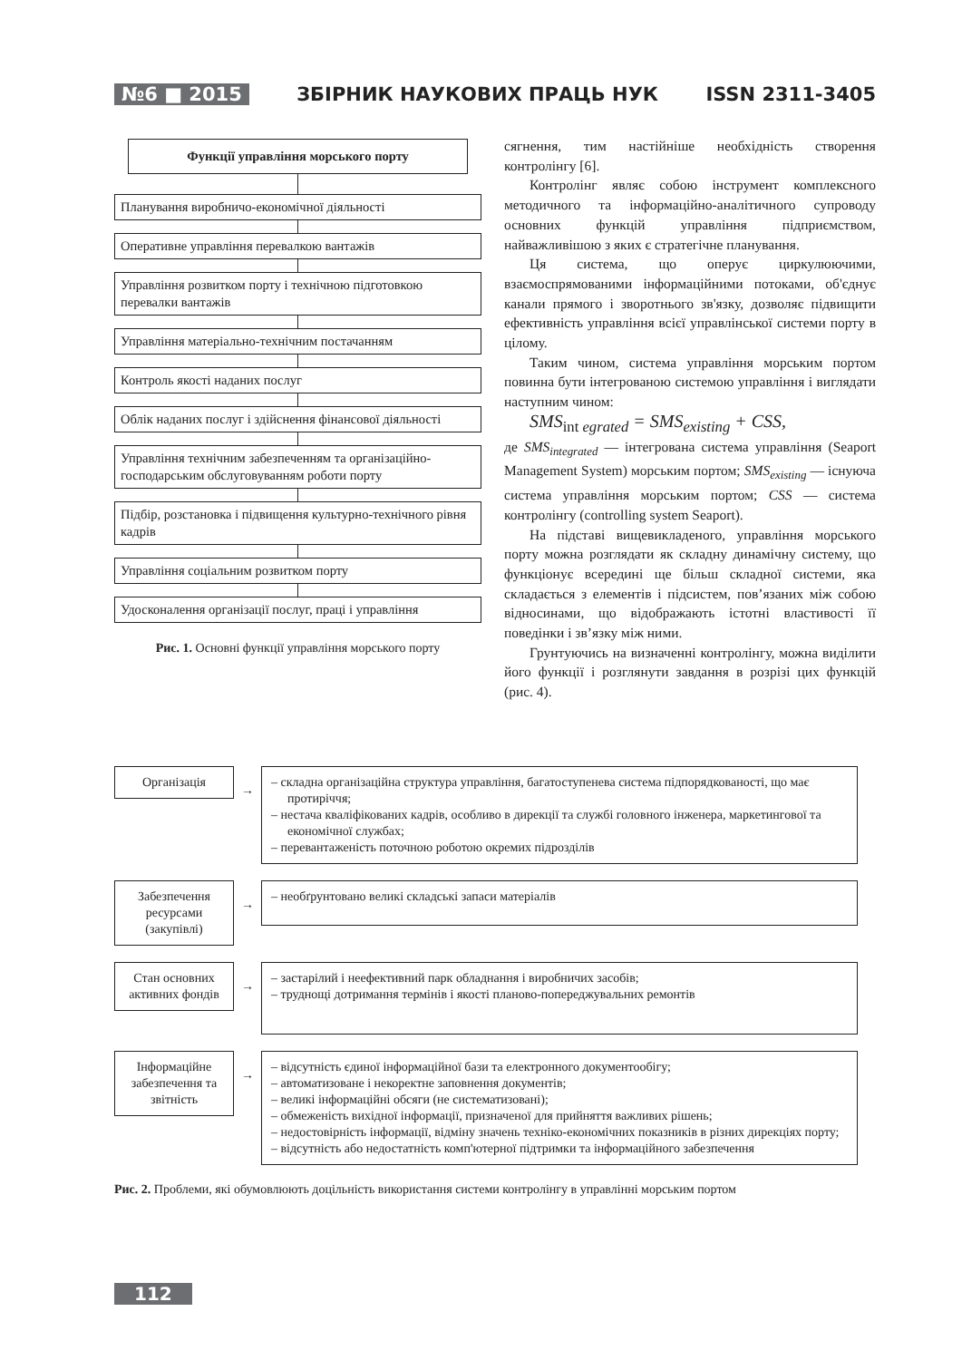№6 ■ 2015 ЗБІРНИК НАУКОВИХ ПРАЦЬ НУК ISSN 2311-3405
Функції управління морського порту
Планування виробничо-економічної діяльності
Оперативне управління перевалкою вантажів
Управління розвитком порту і технічною підготовкою перевалки вантажів
Управління матеріально-технічним постачанням
Контроль якості наданих послуг
Облік наданих послуг і здійснення фінансової діяльності
Управління технічним забезпеченням та організаційно-господарським обслуговуванням роботи порту
Підбір, розстановка і підвищення культурно-технічного рівня кадрів
Управління соціальним розвитком порту
Удосконалення організації послуг, праці і управління
Рис. 1. Основні функції управління морського порту
сягнення, тим настійніше необхідність створення контролінгу [6].
Контролінг являє собою інструмент комплексного методичного та інформаційно-аналітичного супроводу основних функцій управління підприємством, найважливішою з яких є стратегічне планування.
Ця система, що оперує циркулюючими, взаємоспрямованими інформаційними потоками, об'єднує канали прямого і зворотнього зв'язку, дозволяє підвищити ефективність управління всієї управлінської системи порту в цілому.
Таким чином, система управління морським портом повинна бути інтегрованою системою управління і виглядати наступним чином:
SMS<sub>int egrated</sub> = SMS<sub>existing</sub> + CSS,
де SMS<sub>integrated</sub> — інтегрована система управління (Seaport Management System) морським портом; SMS<sub>existing</sub> — існуюча система управління морським портом; CSS — система контролінгу (controlling system Seaport).
На підставі вищевикладеного, управління морського порту можна розглядати як складну динамічну систему, що функціонує всередині ще більш складної системи, яка складається з елементів і підсистем, пов’язаних між собою відносинами, що відображають істотні властивості її поведінки і зв’язку між ними.
Грунтуючись на визначенні контролінгу, можна виділити його функції і розглянути завдання в розрізі цих функцій (рис. 4).
Організація
→
– складна організаційна структура управління, багатоступенева система підпорядкованості, що має протиріччя;
– нестача кваліфікованих кадрів, особливо в дирекції та службі головного інженера, маркетингової та економічної службах;
– перевантаженість поточною роботою окремих підрозділів
Забезпечення ресурсами (закупівлі)
→
– необґрунтовано великі складські запаси матеріалів
Стан основних активних фондів
→
– застарілий і неефективний парк обладнання і виробничих засобів;
– труднощі дотримання термінів і якості планово-попереджувальних ремонтів
Інформаційне забезпечення та звітність
→
– відсутність єдиної інформаційної бази та електронного документообігу;
– автоматизоване і некоректне заповнення документів;
– великі інформаційні обсяги (не систематизовані);
– обмеженість вихідної інформації, призначеної для прийняття важливих рішень;
– недостовірність інформації, відміну значень техніко-економічних показників в різних дирекціях порту;
– відсутність або недостатність комп'ютерної підтримки та інформаційного забезпечення
Рис. 2. Проблеми, які обумовлюють доцільність використання системи контролінгу в управлінні морським портом
112